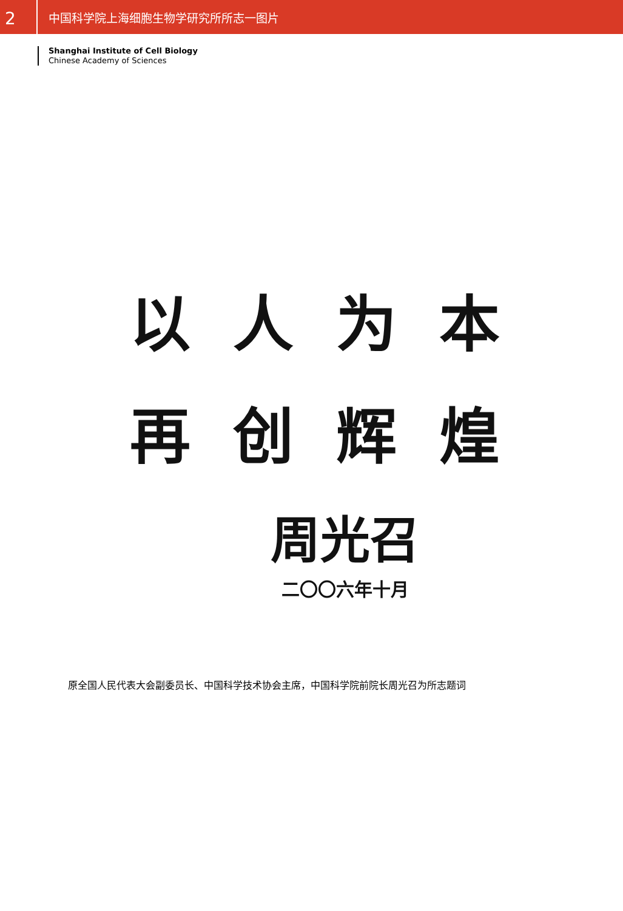2
中国科学院上海细胞生物学研究所所志一图片
Shanghai Institute of Cell Biology
Chinese Academy of Sciences
以人为本
再创辉煌
周光召
二〇〇六年十月
原全国人民代表大会副委员长、中国科学技术协会主席，中国科学院前院长周光召为所志题词